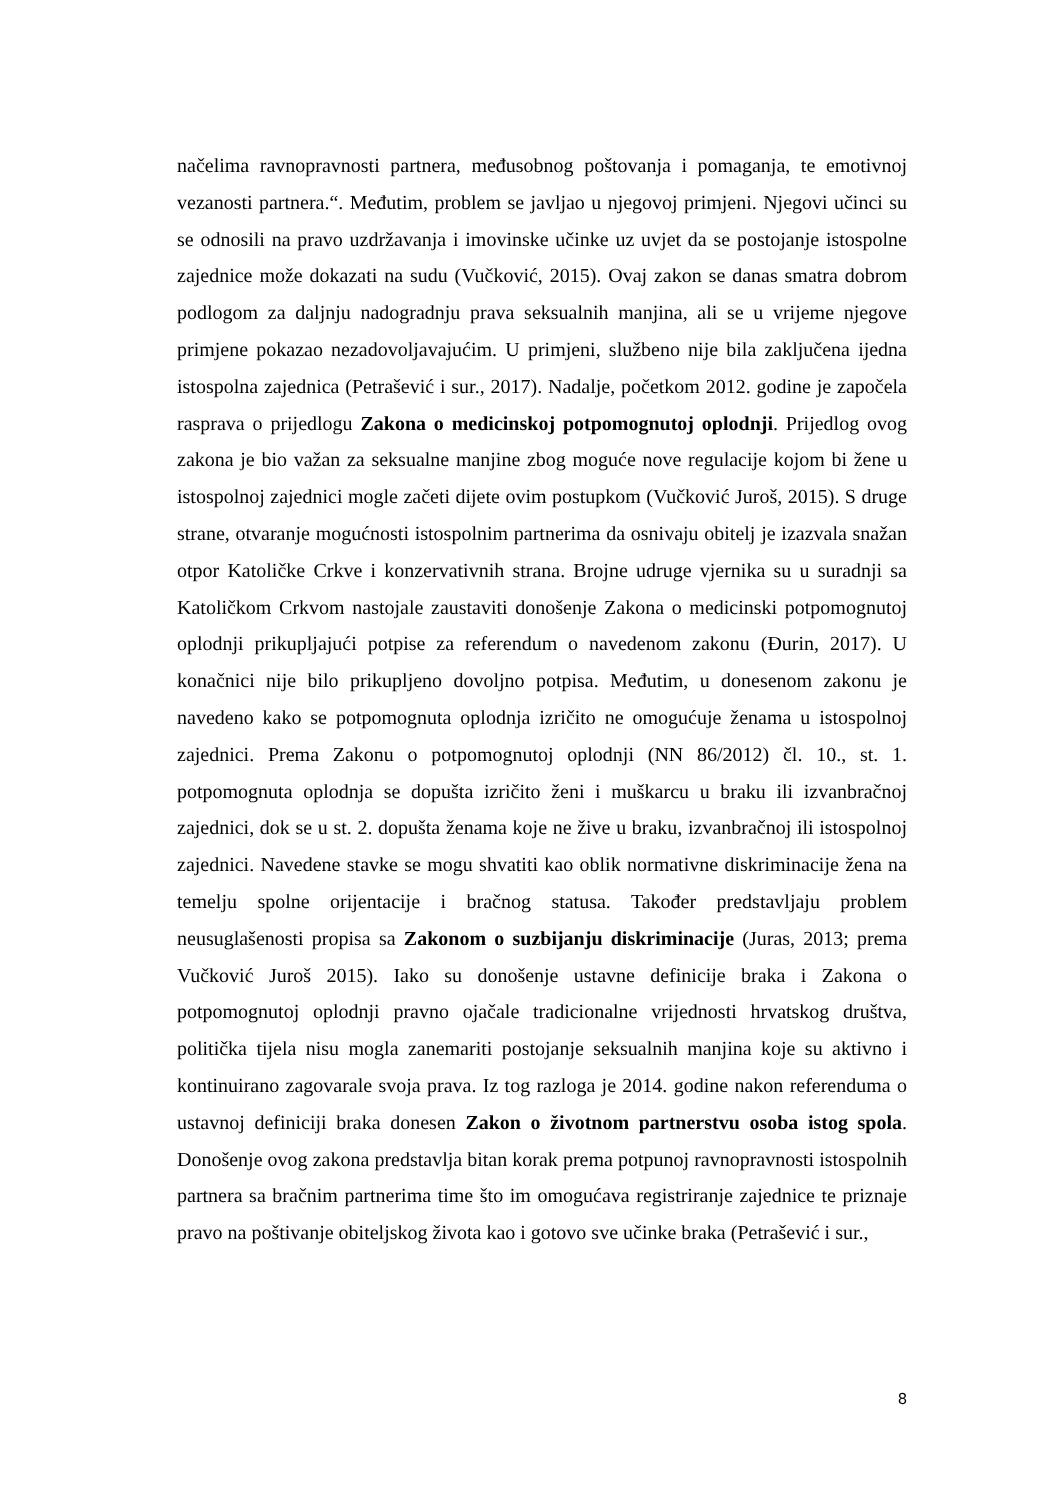načelima ravnopravnosti partnera, međusobnog poštovanja i pomaganja, te emotivnoj vezanosti partnera.“. Međutim, problem se javljao u njegovoj primjeni. Njegovi učinci su se odnosili na pravo uzdržavanja i imovinske učinke uz uvjet da se postojanje istospolne zajednice može dokazati na sudu (Vučković, 2015). Ovaj zakon se danas smatra dobrom podlogom za daljnju nadogradnju prava seksualnih manjina, ali se u vrijeme njegove primjene pokazao nezadovoljavajućim. U primjeni, službeno nije bila zaključena ijedna istospolna zajednica (Petrašević i sur., 2017). Nadalje, početkom 2012. godine je započela rasprava o prijedlogu Zakona o medicinskoj potpomognutoj oplodnji. Prijedlog ovog zakona je bio važan za seksualne manjine zbog moguće nove regulacije kojom bi žene u istospolnoj zajednici mogle začeti dijete ovim postupkom (Vučković Juroš, 2015). S druge strane, otvaranje mogućnosti istospolnim partnerima da osnivaju obitelj je izazvala snažan otpor Katoličke Crkve i konzervativnih strana. Brojne udruge vjernika su u suradnji sa Katoličkom Crkvom nastojale zaustaviti donošenje Zakona o medicinski potpomognutoj oplodnji prikupljajući potpise za referendum o navedenom zakonu (Đurin, 2017). U konačnici nije bilo prikupljeno dovoljno potpisa. Međutim, u donesenom zakonu je navedeno kako se potpomognuta oplodnja izričito ne omogućuje ženama u istospolnoj zajednici. Prema Zakonu o potpomognutoj oplodnji (NN 86/2012) čl. 10., st. 1. potpomognuta oplodnja se dopušta izričito ženi i muškarcu u braku ili izvanbračnoj zajednici, dok se u st. 2. dopušta ženama koje ne žive u braku, izvanbračnoj ili istospolnoj zajednici. Navedene stavke se mogu shvatiti kao oblik normativne diskriminacije žena na temelju spolne orijentacije i bračnog statusa. Također predstavljaju problem neusuglašenosti propisa sa Zakonom o suzbijanju diskriminacije (Juras, 2013; prema Vučković Juroš 2015). Iako su donošenje ustavne definicije braka i Zakona o potpomognutoj oplodnji pravno ojačale tradicionalne vrijednosti hrvatskog društva, politička tijela nisu mogla zanemariti postojanje seksualnih manjina koje su aktivno i kontinuirano zagovarale svoja prava. Iz tog razloga je 2014. godine nakon referenduma o ustavnoj definiciji braka donesen Zakon o životnom partnerstvu osoba istog spola. Donošenje ovog zakona predstavlja bitan korak prema potpunoj ravnopravnosti istospolnih partnera sa bračnim partnerima time što im omogućava registriranje zajednice te priznaje pravo na poštivanje obiteljskog života kao i gotovo sve učinke braka (Petrašević i sur.,
8